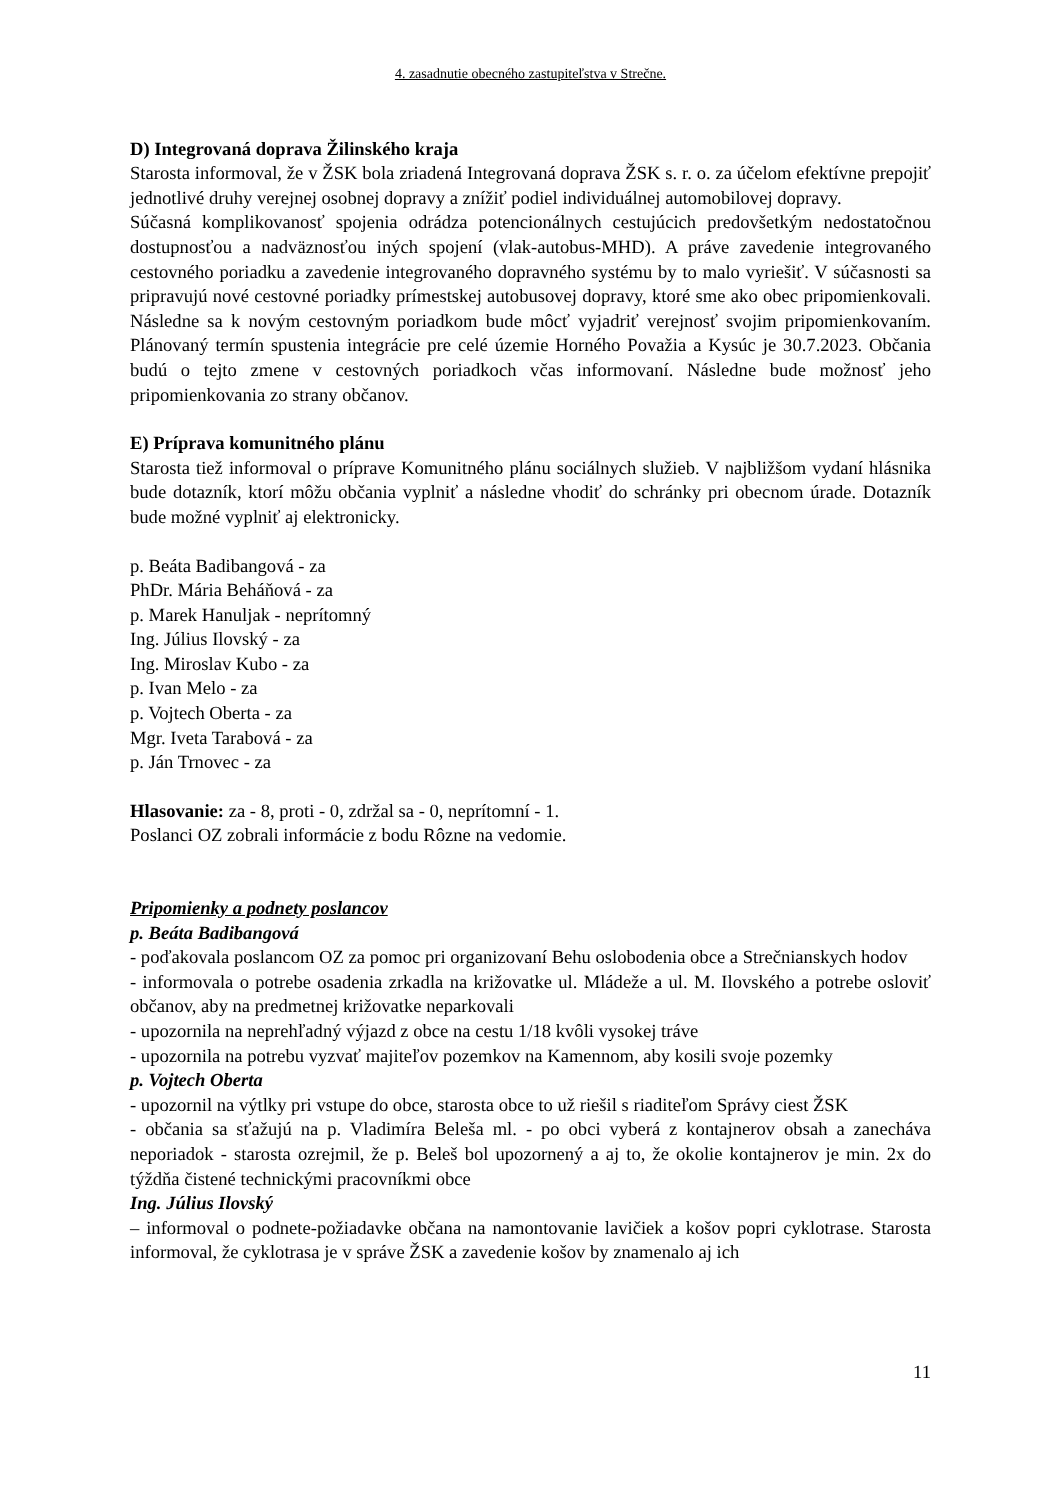4. zasadnutie obecného zastupiteľstva v Strečne.
D) Integrovaná doprava Žilinského kraja
Starosta informoval, že v ŽSK bola zriadená Integrovaná doprava ŽSK s. r. o. za účelom efektívne prepojiť jednotlivé druhy verejnej osobnej dopravy a znížiť podiel individuálnej automobilovej dopravy.
Súčasná komplikovanosť spojenia odrádza potencionálnych cestujúcich predovšetkým nedostatočnou dostupnosťou a nadväznosťou iných spojení (vlak-autobus-MHD). A práve zavedenie integrovaného cestovného poriadku a zavedenie integrovaného dopravného systému by to malo vyriešiť. V súčasnosti sa pripravujú nové cestovné poriadky prímestskej autobusovej dopravy, ktoré sme ako obec pripomienkovali. Následne sa k novým cestovným poriadkom bude môcť vyjadriť verejnosť svojim pripomienkovaním. Plánovaný termín spustenia integrácie pre celé územie Horného Považia a Kysúc je 30.7.2023. Občania budú o tejto zmene v cestovných poriadkoch včas informovaní. Následne bude možnosť jeho pripomienkovania zo strany občanov.
E) Príprava komunitného plánu
Starosta tiež informoval o príprave Komunitného plánu sociálnych služieb. V najbližšom vydaní hlásnika bude dotazník, ktorí môžu občania vyplniť a následne vhodiť do schránky pri obecnom úrade. Dotazník bude možné vyplniť aj elektronicky.
p. Beáta Badibangová - za
PhDr. Mária Beháňová - za
p. Marek Hanuljak - neprítomný
Ing. Július Ilovský - za
Ing. Miroslav Kubo - za
p. Ivan Melo - za
p. Vojtech Oberta - za
Mgr. Iveta Tarabová - za
p. Ján Trnovec - za
Hlasovanie: za - 8, proti - 0, zdržal sa - 0, neprítomní - 1.
Poslanci OZ zobrali informácie z bodu Rôzne na vedomie.
Pripomienky a podnety poslancov
p. Beáta Badibangová
- poďakovala poslancom OZ za pomoc pri organizovaní Behu oslobodenia obce a Strečnianskych hodov
- informovala o potrebe osadenia zrkadla na križovatke ul. Mládeže a ul. M. Ilovského a potrebe osloviť občanov, aby na predmetnej križovatke neparkovali
- upozornila na neprehľadný výjazd z obce na cestu 1/18 kvôli vysokej tráve
- upozornila na potrebu vyzvať majiteľov pozemkov na Kamennom, aby kosili svoje pozemky
p. Vojtech Oberta
- upozornil na výtlky pri vstupe do obce, starosta obce to už riešil s riaditeľom Správy ciest ŽSK
- občania sa sťažujú na p. Vladimíra Beleša ml. - po obci vyberá z kontajnerov obsah a zanecháva neporiadok - starosta ozrejmil, že p. Beleš bol upozornený a aj to, že okolie kontajnerov je min. 2x do týždňa čistené technickými pracovníkmi obce
Ing. Július Ilovský
– informoval o podnete-požiadavke občana na namontovanie lavičiek a košov popri cyklotrase. Starosta informoval, že cyklotrasa je v správe ŽSK a zavedenie košov by znamenalo aj ich
11